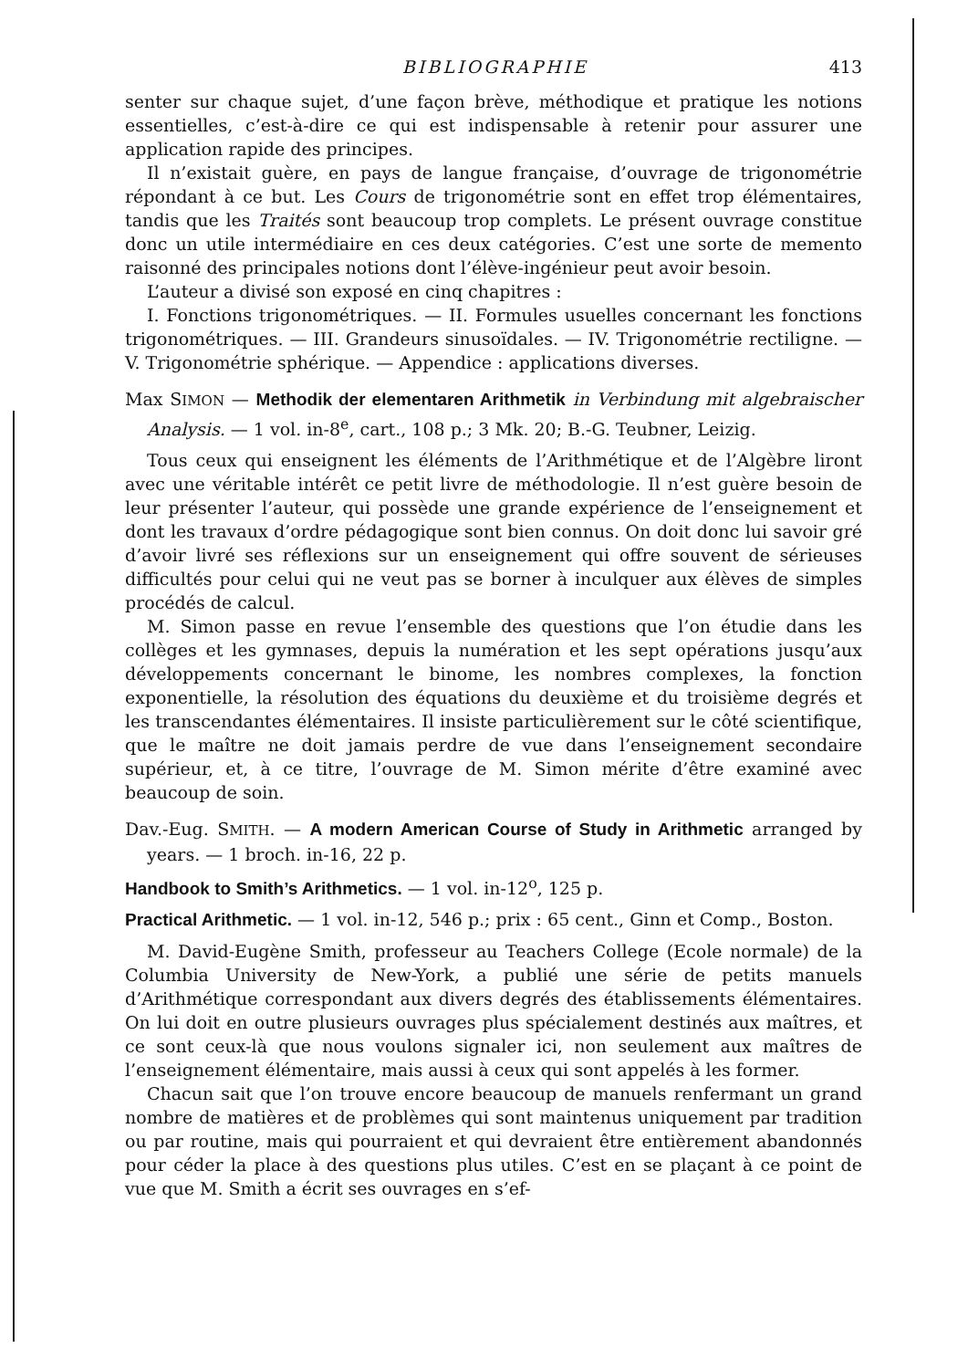BIBLIOGRAPHIE 413
senter sur chaque sujet, d’une façon brève, méthodique et pratique les notions essentielles, c’est-à-dire ce qui est indispensable à retenir pour assurer une application rapide des principes.
Il n’existait guère, en pays de langue française, d’ouvrage de trigonométrie répondant à ce but. Les Cours de trigonométrie sont en effet trop élémentaires, tandis que les Traités sont beaucoup trop complets. Le présent ouvrage constitue donc un utile intermédiaire en ces deux catégories. C’est une sorte de memento raisonné des principales notions dont l’élève-ingénieur peut avoir besoin.
L’auteur a divisé son exposé en cinq chapitres :
I. Fonctions trigonométriques. — II. Formules usuelles concernant les fonctions trigonométriques. — III. Grandeurs sinusoïdales. — IV. Trigonométrie rectiligne. — V. Trigonométrie sphérique. — Appendice : applications diverses.
Max SIMON — Methodik der elementaren Arithmetik in Verbindung mit algebraischer Analysis. — 1 vol. in-8<sup>e</sup>, cart., 108 p.; 3 Mk. 20; B.-G. Teubner, Leizig.
Tous ceux qui enseignent les éléments de l’Arithmétique et de l’Algèbre liront avec une véritable intérêt ce petit livre de méthodologie. Il n’est guère besoin de leur présenter l’auteur, qui possède une grande expérience de l’enseignement et dont les travaux d’ordre pédagogique sont bien connus. On doit donc lui savoir gré d’avoir livré ses réflexions sur un enseignement qui offre souvent de sérieuses difficultés pour celui qui ne veut pas se borner à inculquer aux élèves de simples procédés de calcul.
M. Simon passe en revue l’ensemble des questions que l’on étudie dans les collèges et les gymnases, depuis la numération et les sept opérations jusqu’aux développements concernant le binome, les nombres complexes, la fonction exponentielle, la résolution des équations du deuxième et du troisième degrés et les transcendantes élémentaires. Il insiste particulièrement sur le côté scientifique, que le maître ne doit jamais perdre de vue dans l’enseignement secondaire supérieur, et, à ce titre, l’ouvrage de M. Simon mérite d’être examiné avec beaucoup de soin.
Dav.-Eug. SMITH. — A modern American Course of Study in Arithmetic arranged by years. — 1 broch. in-16, 22 p.
Handbook to Smith’s Arithmetics. — 1 vol. in-12<sup>o</sup>, 125 p.
Practical Arithmetic. — 1 vol. in-12, 546 p.; prix : 65 cent., Ginn et Comp., Boston.
M. David-Eugène Smith, professeur au Teachers College (Ecole normale) de la Columbia University de New-York, a publié une série de petits manuels d’Arithmétique correspondant aux divers degrés des établissements élémentaires. On lui doit en outre plusieurs ouvrages plus spécialement destinés aux maîtres, et ce sont ceux-là que nous voulons signaler ici, non seulement aux maîtres de l’enseignement élémentaire, mais aussi à ceux qui sont appelés à les former.
Chacun sait que l’on trouve encore beaucoup de manuels renfermant un grand nombre de matières et de problèmes qui sont maintenus uniquement par tradition ou par routine, mais qui pourraient et qui devraient être entièrement abandonnés pour céder la place à des questions plus utiles. C’est en se plaçant à ce point de vue que M. Smith a écrit ses ouvrages en s’ef-